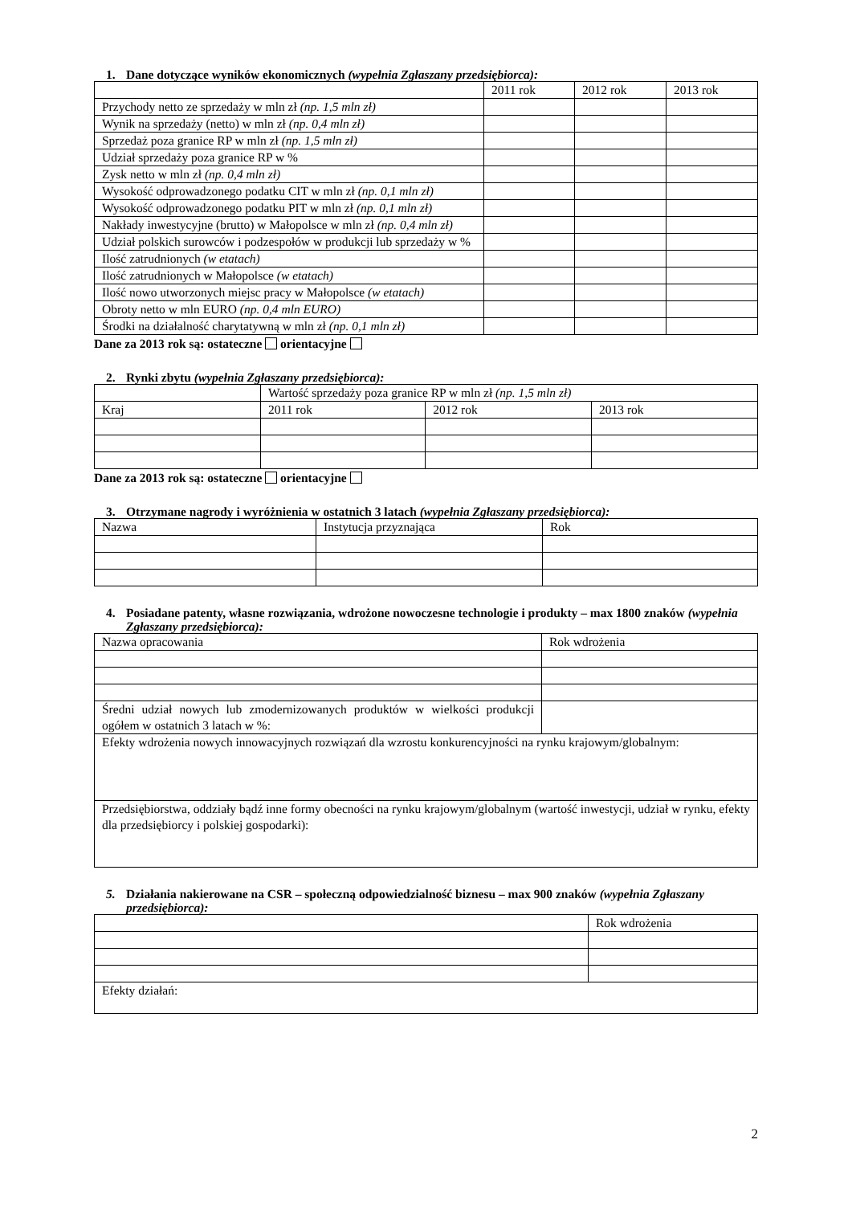1. Dane dotyczące wyników ekonomicznych (wypełnia Zgłaszany przedsiębiorca):
| | 2011 rok | 2012 rok | 2013 rok |
| Przychody netto ze sprzedaży w mln zł (np. 1,5 mln zł) | | | |
| Wynik na sprzedaży (netto) w mln zł (np. 0,4 mln zł) | | | |
| Sprzedaż poza granice RP w mln zł (np. 1,5 mln zł) | | | |
| Udział sprzedaży poza granice RP w % | | | |
| Zysk netto w mln zł (np. 0,4 mln zł) | | | |
| Wysokość odprowadzonego podatku CIT w mln zł (np. 0,1 mln zł) | | | |
| Wysokość odprowadzonego podatku PIT w mln zł (np. 0,1 mln zł) | | | |
| Nakłady inwestycyjne (brutto) w Małopolsce w mln zł (np. 0,4 mln zł) | | | |
| Udział polskich surowców i podzespołów w produkcji lub sprzedaży w % | | | |
| Ilość zatrudnionych (w etatach) | | | |
| Ilość zatrudnionych w Małopolsce (w etatach) | | | |
| Ilość nowo utworzonych miejsc pracy w Małopolsce (w etatach) | | | |
| Obroty netto w mln EURO (np. 0,4 mln EURO) | | | |
| Środki na działalność charytatywną w mln zł (np. 0,1 mln zł) | | | |
Dane za 2013 rok są: ostateczne orientacyjne
2. Rynki zbytu (wypełnia Zgłaszany przedsiębiorca):
| | Wartość sprzedaży poza granice RP w mln zł (np. 1,5 mln zł) | | |
| Kraj | 2011 rok | 2012 rok | 2013 rok |
Dane za 2013 rok są: ostateczne orientacyjne
3. Otrzymane nagrody i wyróżnienia w ostatnich 3 latach (wypełnia Zgłaszany przedsiębiorca):
| Nazwa | Instytucja przyznająca | Rok |
4. Posiadane patenty, własne rozwiązania, wdrożone nowoczesne technologie i produkty – max 1800 znaków (wypełnia Zgłaszany przedsiębiorca):
| Nazwa opracowania | Rok wdrożenia |
| Średni udział nowych lub zmodernizowanych produktów w wielkości produkcji ogółem w ostatnich 3 latach w %: | |
| Efekty wdrożenia nowych innowacyjnych rozwiązań dla wzrostu konkurencyjności na rynku krajowym/globalnym: | |
| Przedsiębiorstwa, oddziały bądź inne formy obecności na rynku krajowym/globalnym (wartość inwestycji, udział w rynku, efekty dla przedsiębiorcy i polskiej gospodarki): | |
5. Działania nakierowane na CSR – społeczną odpowiedzialność biznesu – max 900 znaków (wypełnia Zgłaszany przedsiębiorca):
| | Rok wdrożenia |
| Efekty działań: | |
2